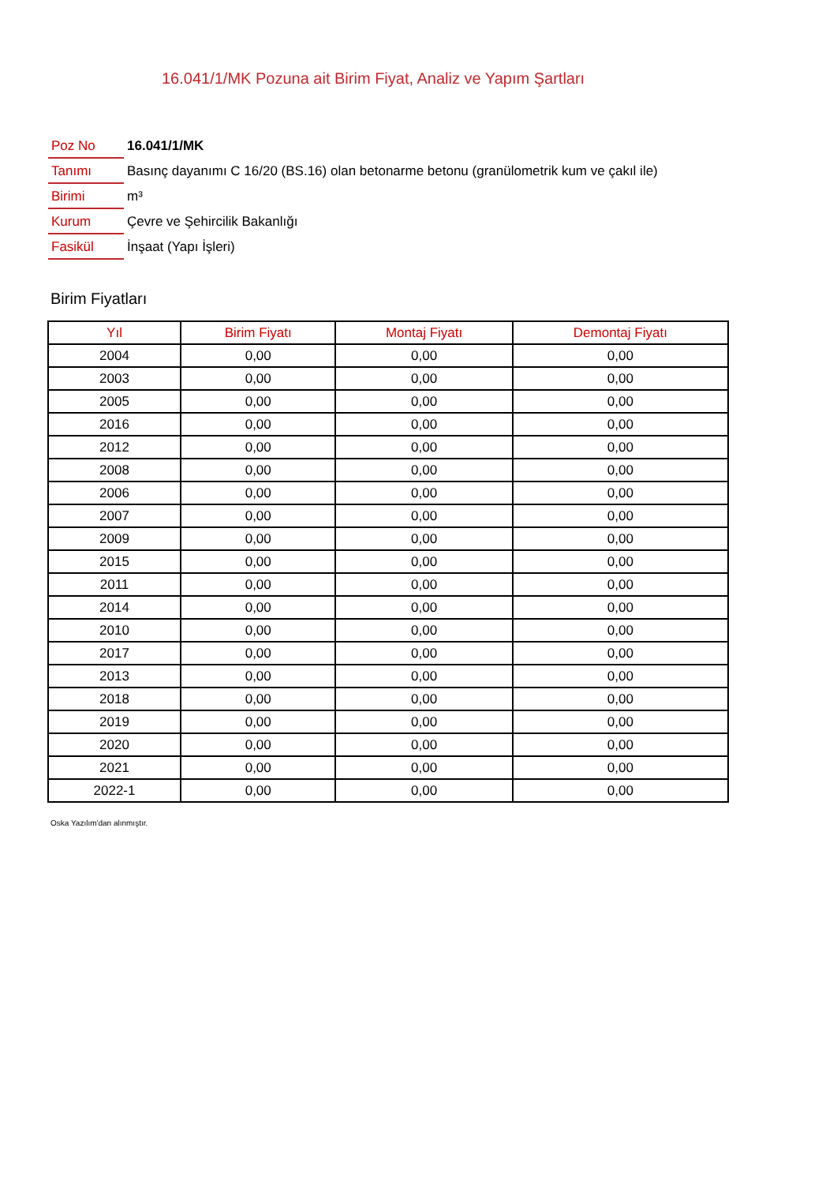16.041/1/MK Pozuna ait Birim Fiyat, Analiz ve Yapım Şartları
| Poz No | 16.041/1/MK |
| Tanımı | Basınç dayanımı C 16/20 (BS.16) olan betonarme betonu (granülometrik kum ve çakıl ile) |
| Birimi | m³ |
| Kurum | Çevre ve Şehircilik Bakanlığı |
| Fasikül | İnşaat (Yapı İşleri) |
Birim Fiyatları
| Yıl | Birim Fiyatı | Montaj Fiyatı | Demontaj Fiyatı |
| --- | --- | --- | --- |
| 2004 | 0,00 | 0,00 | 0,00 |
| 2003 | 0,00 | 0,00 | 0,00 |
| 2005 | 0,00 | 0,00 | 0,00 |
| 2016 | 0,00 | 0,00 | 0,00 |
| 2012 | 0,00 | 0,00 | 0,00 |
| 2008 | 0,00 | 0,00 | 0,00 |
| 2006 | 0,00 | 0,00 | 0,00 |
| 2007 | 0,00 | 0,00 | 0,00 |
| 2009 | 0,00 | 0,00 | 0,00 |
| 2015 | 0,00 | 0,00 | 0,00 |
| 2011 | 0,00 | 0,00 | 0,00 |
| 2014 | 0,00 | 0,00 | 0,00 |
| 2010 | 0,00 | 0,00 | 0,00 |
| 2017 | 0,00 | 0,00 | 0,00 |
| 2013 | 0,00 | 0,00 | 0,00 |
| 2018 | 0,00 | 0,00 | 0,00 |
| 2019 | 0,00 | 0,00 | 0,00 |
| 2020 | 0,00 | 0,00 | 0,00 |
| 2021 | 0,00 | 0,00 | 0,00 |
| 2022-1 | 0,00 | 0,00 | 0,00 |
Oska Yazılım'dan alınmıştır.